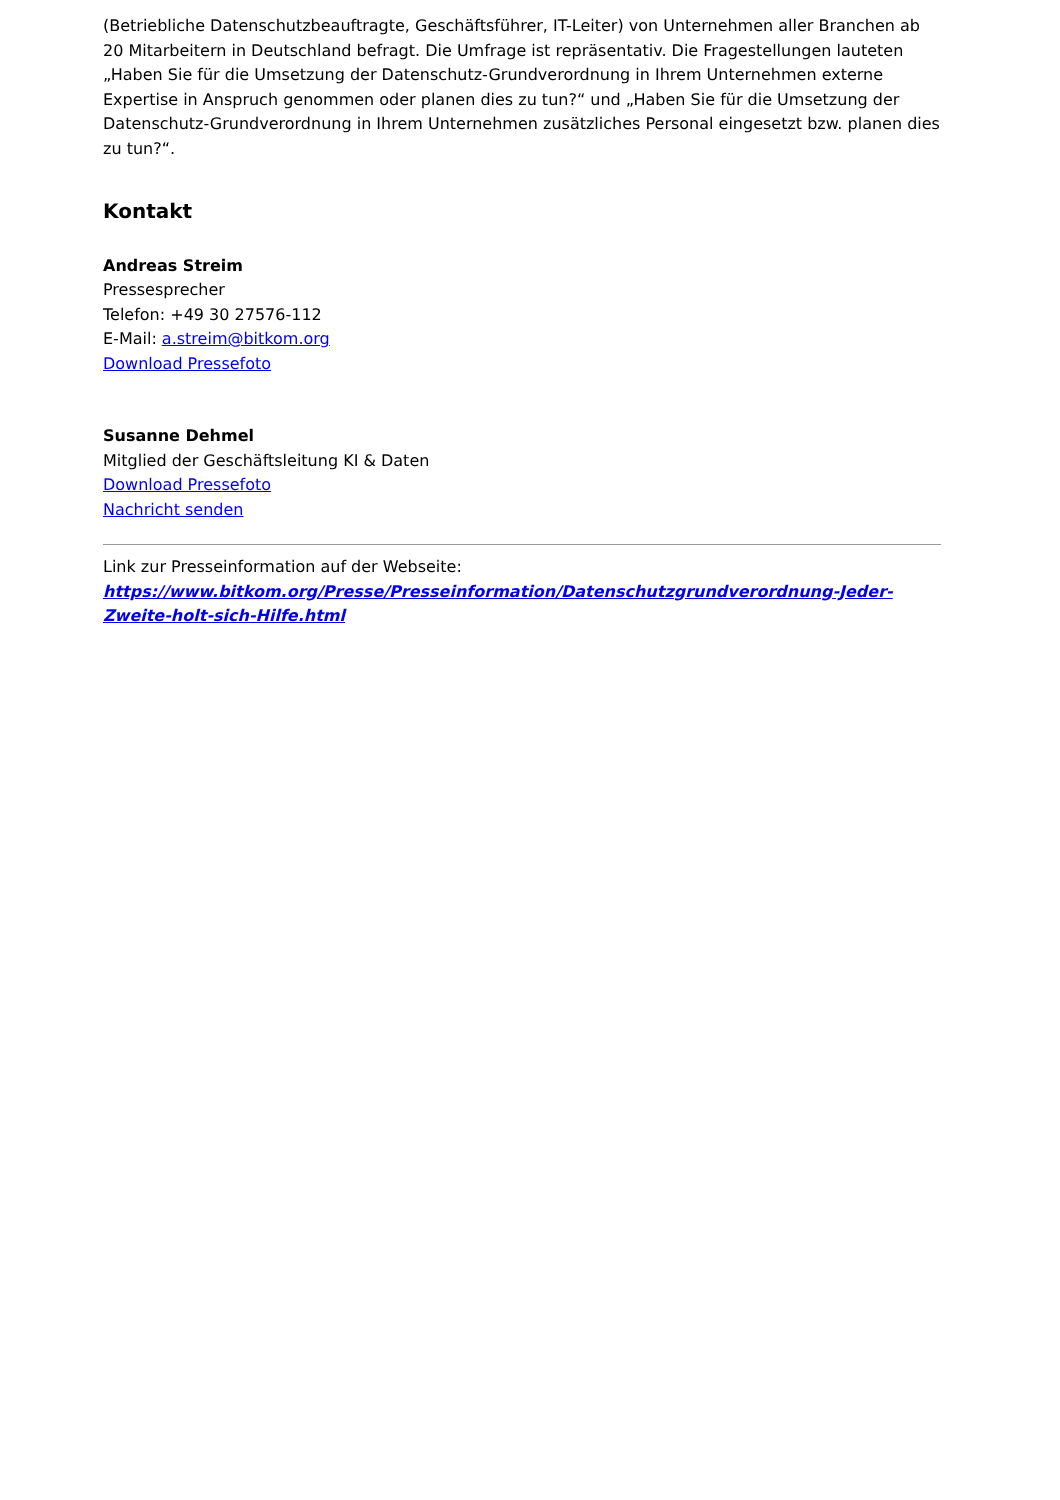(Betriebliche Datenschutzbeauftragte, Geschäftsführer, IT-Leiter) von Unternehmen aller Branchen ab 20 Mitarbeitern in Deutschland befragt. Die Umfrage ist repräsentativ. Die Fragestellungen lauteten „Haben Sie für die Umsetzung der Datenschutz-Grundverordnung in Ihrem Unternehmen externe Expertise in Anspruch genommen oder planen dies zu tun?“ und „Haben Sie für die Umsetzung der Datenschutz-Grundverordnung in Ihrem Unternehmen zusätzliches Personal eingesetzt bzw. planen dies zu tun?“.
Kontakt
Andreas Streim
Pressesprecher
Telefon: +49 30 27576-112
E-Mail: a.streim@bitkom.org
Download Pressefoto
Susanne Dehmel
Mitglied der Geschäftsleitung KI & Daten
Download Pressefoto
Nachricht senden
Link zur Presseinformation auf der Webseite:
https://www.bitkom.org/Presse/Presseinformation/Datenschutzgrundverordnung-Jeder-Zweite-holt-sich-Hilfe.html